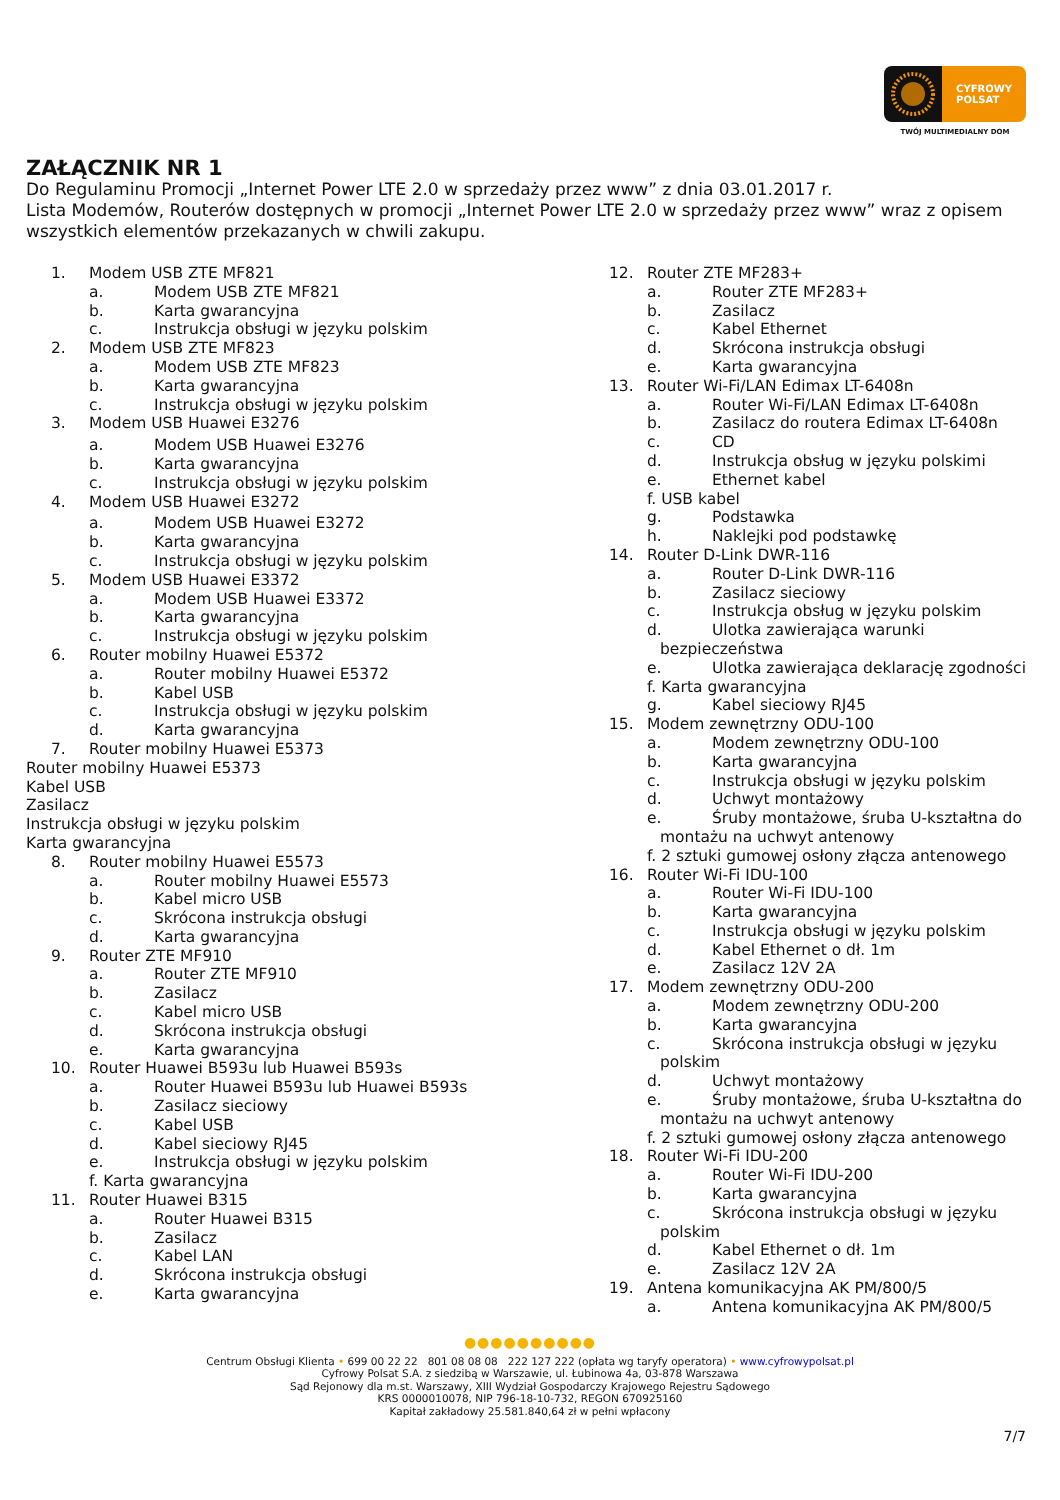CYFROWY
POLSAT
TWÓJ MULTIMEDIALNY DOM
ZAŁĄCZNIK NR 1
Do Regulaminu Promocji „Internet Power LTE 2.0 w sprzedaży przez www” z dnia 03.01.2017 r.
Lista Modemów, Routerów dostępnych w promocji „Internet Power LTE 2.0 w sprzedaży przez www” wraz z opisem wszystkich elementów przekazanych w chwili zakupu.
1. Modem USB ZTE MF821
a. Modem USB ZTE MF821
b. Karta gwarancyjna
c. Instrukcja obsługi w języku polskim
2. Modem USB ZTE MF823
a. Modem USB ZTE MF823
b. Karta gwarancyjna
c. Instrukcja obsługi w języku polskim
3. Modem USB Huawei E3276
a. Modem USB Huawei E3276
b. Karta gwarancyjna
c. Instrukcja obsługi w języku polskim
4. Modem USB Huawei E3272
a. Modem USB Huawei E3272
b. Karta gwarancyjna
c. Instrukcja obsługi w języku polskim
5. Modem USB Huawei E3372
a. Modem USB Huawei E3372
b. Karta gwarancyjna
c. Instrukcja obsługi w języku polskim
6. Router mobilny Huawei E5372
a. Router mobilny Huawei E5372
b. Kabel USB
c. Instrukcja obsługi w języku polskim
d. Karta gwarancyjna
7. Router mobilny Huawei E5373
Router mobilny Huawei E5373
Kabel USB
Zasilacz
Instrukcja obsługi w języku polskim
Karta gwarancyjna
8. Router mobilny Huawei E5573
a. Router mobilny Huawei E5573
b. Kabel micro USB
c. Skrócona instrukcja obsługi
d. Karta gwarancyjna
9. Router ZTE MF910
a. Router ZTE MF910
b. Zasilacz
c. Kabel micro USB
d. Skrócona instrukcja obsługi
e. Karta gwarancyjna
10. Router Huawei B593u lub Huawei B593s
a. Router Huawei B593u lub Huawei B593s
b. Zasilacz sieciowy
c. Kabel USB
d. Kabel sieciowy RJ45
e. Instrukcja obsługi w języku polskim
f. Karta gwarancyjna
11. Router Huawei B315
a. Router Huawei B315
b. Zasilacz
c. Kabel LAN
d. Skrócona instrukcja obsługi
e. Karta gwarancyjna
12. Router ZTE MF283+
a. Router ZTE MF283+
b. Zasilacz
c. Kabel Ethernet
d. Skrócona instrukcja obsługi
e. Karta gwarancyjna
13. Router Wi-Fi/LAN Edimax LT-6408n
a. Router Wi-Fi/LAN Edimax LT-6408n
b. Zasilacz do routera Edimax LT-6408n
c. CD
d. Instrukcja obsług w języku polskimi
e. Ethernet kabel
f. USB kabel
g. Podstawka
h. Naklejki pod podstawkę
14. Router D-Link DWR-116
a. Router D-Link DWR-116
b. Zasilacz sieciowy
c. Instrukcja obsług w języku polskim
d. Ulotka zawierająca warunki
bezpieczeństwa
e. Ulotka zawierająca deklarację zgodności
f. Karta gwarancyjna
g. Kabel sieciowy RJ45
15. Modem zewnętrzny ODU-100
a. Modem zewnętrzny ODU-100
b. Karta gwarancyjna
c. Instrukcja obsługi w języku polskim
d. Uchwyt montażowy
e. Śruby montażowe, śruba U-kształtna do
montażu na uchwyt antenowy
f. 2 sztuki gumowej osłony złącza antenowego
16. Router Wi-Fi IDU-100
a. Router Wi-Fi IDU-100
b. Karta gwarancyjna
c. Instrukcja obsługi w języku polskim
d. Kabel Ethernet o dł. 1m
e. Zasilacz 12V 2A
17. Modem zewnętrzny ODU-200
a. Modem zewnętrzny ODU-200
b. Karta gwarancyjna
c. Skrócona instrukcja obsługi w języku
polskim
d. Uchwyt montażowy
e. Śruby montażowe, śruba U-kształtna do
montażu na uchwyt antenowy
f. 2 sztuki gumowej osłony złącza antenowego
18. Router Wi-Fi IDU-200
a. Router Wi-Fi IDU-200
b. Karta gwarancyjna
c. Skrócona instrukcja obsługi w języku
polskim
d. Kabel Ethernet o dł. 1m
e. Zasilacz 12V 2A
19. Antena komunikacyjna AK PM/800/5
a. Antena komunikacyjna AK PM/800/5
●●●●●●●●●●
Centrum Obsługi Klienta • 699 00 22 22 801 08 08 08 222 127 222 (opłata wg taryfy operatora) • www.cyfrowypolsat.pl
Cyfrowy Polsat S.A. z siedzibą w Warszawie, ul. Łubinowa 4a, 03-878 Warszawa
Sąd Rejonowy dla m.st. Warszawy, XIII Wydział Gospodarczy Krajowego Rejestru Sądowego
KRS 0000010078, NIP 796-18-10-732, REGON 670925160
Kapitał zakładowy 25.581.840,64 zł w pełni wpłacony
7/7